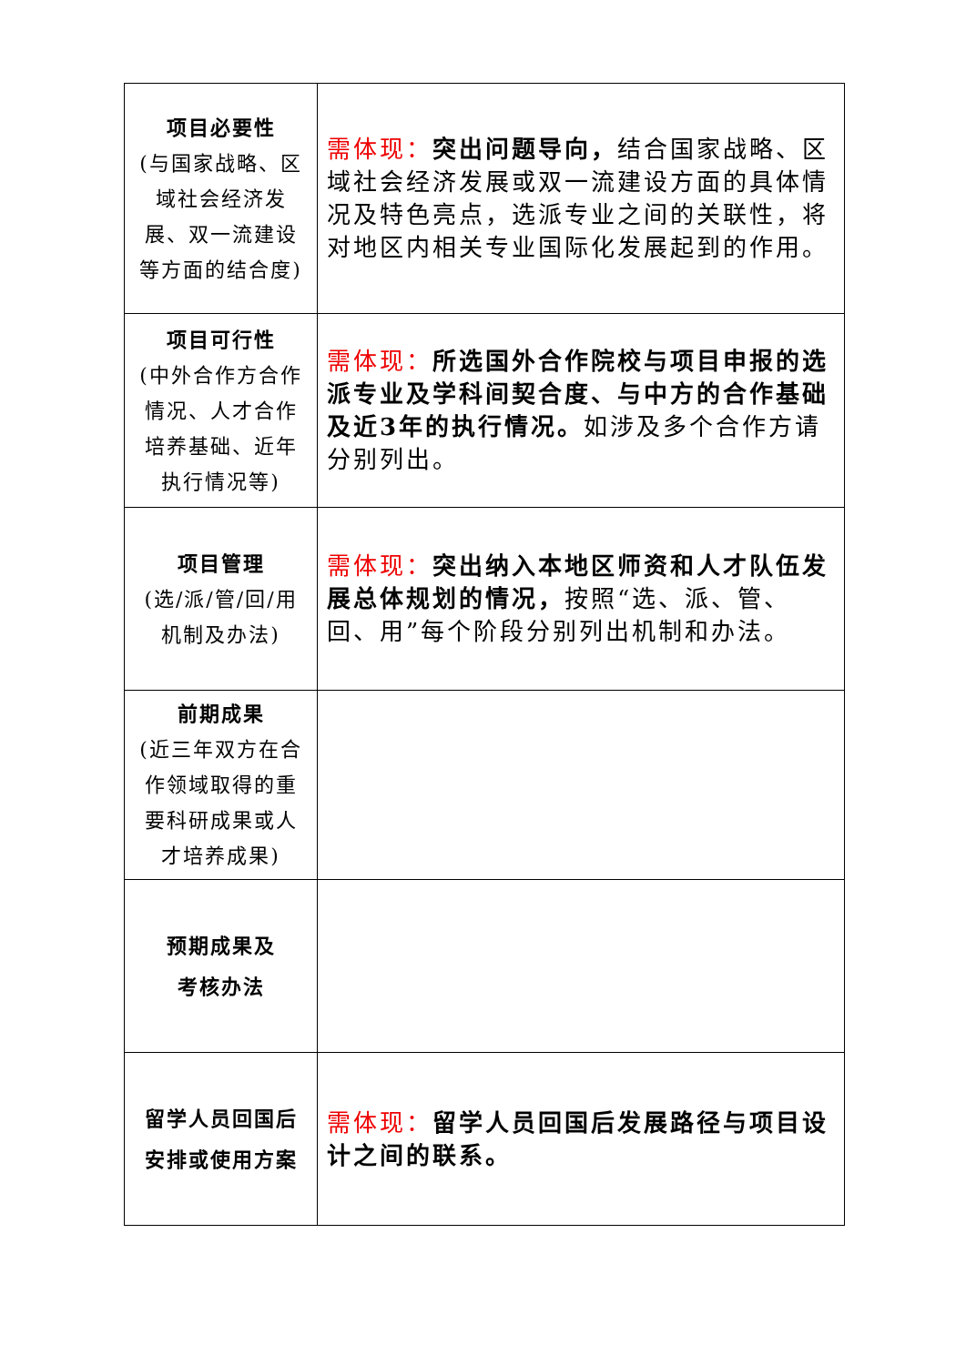| 项目必要性 (与国家战略、区域社会经济发展、双一流建设等方面的结合度) | 需体现： 突出问题导向， 结合国家战略、区域社会经济发展或双一流建设方面的具体情况及特色亮点，选派专业之间的关联性，将对地区内相关专业国际化发展起到的作用。 |
| 项目可行性 (中外合作方合作情况、人才合作培养基础、近年执行情况等) | 需体现： 所选国外合作院校与项目申报的选派专业及学科间契合度、与中方的合作基础及近3年的执行情况。 如涉及多个合作方请分别列出。 |
| 项目管理 (选/派/管/回/用机制及办法) | 需体现： 突出纳入本地区师资和人才队伍发展总体规划的情况， 按照“选、派、管、回、用”每个阶段分别列出机制和办法。 |
| 前期成果 (近三年双方在合作领域取得的重要科研成果或人才培养成果) | |
| 预期成果及 考核办法 | |
| 留学人员回国后安排或使用方案 | 需体现： 留学人员回国后发展路径与项目设计之间的联系。 |